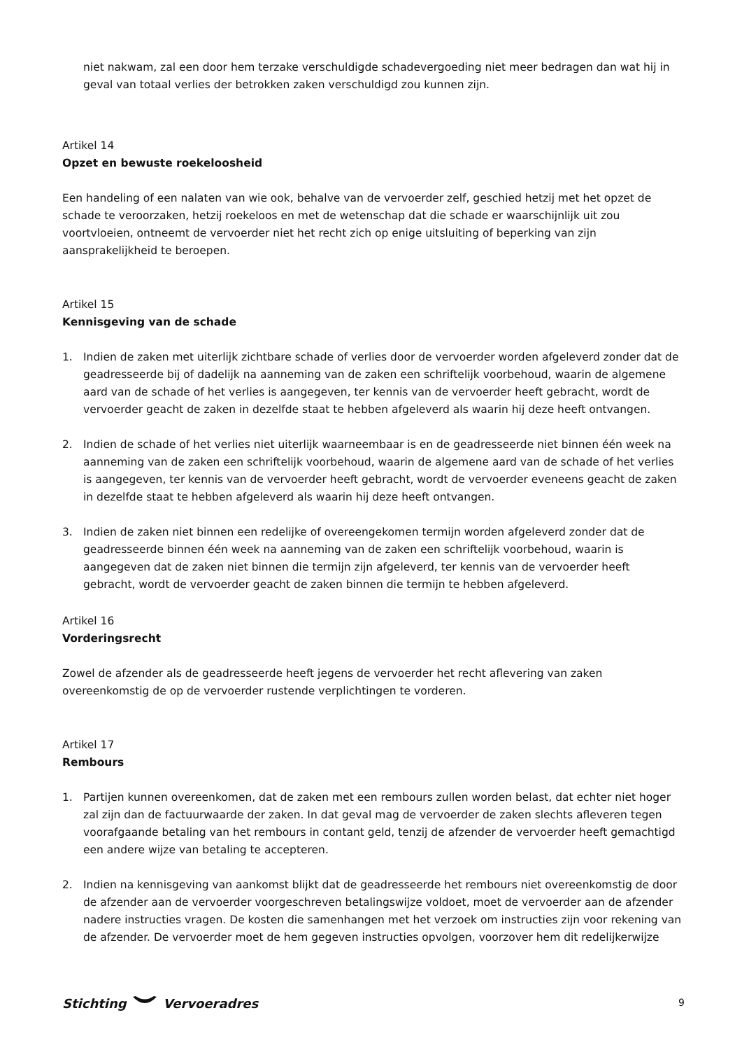niet nakwam, zal een door hem terzake verschuldigde schadevergoeding niet meer bedragen dan wat hij in geval van totaal verlies der betrokken zaken verschuldigd zou kunnen zijn.
Artikel 14
Opzet en bewuste roekeloosheid
Een handeling of een nalaten van wie ook, behalve van de vervoerder zelf, geschied hetzij met het opzet de schade te veroorzaken, hetzij roekeloos en met de wetenschap dat die schade er waarschijnlijk uit zou voortvloeien, ontneemt de vervoerder niet het recht zich op enige uitsluiting of beperking van zijn aansprakelijkheid te beroepen.
Artikel 15
Kennisgeving van de schade
1. Indien de zaken met uiterlijk zichtbare schade of verlies door de vervoerder worden afgeleverd zonder dat de geadresseerde bij of dadelijk na aanneming van de zaken een schriftelijk voorbehoud, waarin de algemene aard van de schade of het verlies is aangegeven, ter kennis van de vervoerder heeft gebracht, wordt de vervoerder geacht de zaken in dezelfde staat te hebben afgeleverd als waarin hij deze heeft ontvangen.
2. Indien de schade of het verlies niet uiterlijk waarneembaar is en de geadresseerde niet binnen één week na aanneming van de zaken een schriftelijk voorbehoud, waarin de algemene aard van de schade of het verlies is aangegeven, ter kennis van de vervoerder heeft gebracht, wordt de vervoerder eveneens geacht de zaken in dezelfde staat te hebben afgeleverd als waarin hij deze heeft ontvangen.
3. Indien de zaken niet binnen een redelijke of overeengekomen termijn worden afgeleverd zonder dat de geadresseerde binnen één week na aanneming van de zaken een schriftelijk voorbehoud, waarin is aangegeven dat de zaken niet binnen die termijn zijn afgeleverd, ter kennis van de vervoerder heeft gebracht, wordt de vervoerder geacht de zaken binnen die termijn te hebben afgeleverd.
Artikel 16
Vorderingsrecht
Zowel de afzender als de geadresseerde heeft jegens de vervoerder het recht aflevering van zaken overeenkomstig de op de vervoerder rustende verplichtingen te vorderen.
Artikel 17
Rembours
1. Partijen kunnen overeenkomen, dat de zaken met een rembours zullen worden belast, dat echter niet hoger zal zijn dan de factuurwaarde der zaken. In dat geval mag de vervoerder de zaken slechts afleveren tegen voorafgaande betaling van het rembours in contant geld, tenzij de afzender de vervoerder heeft gemachtigd een andere wijze van betaling te accepteren.
2. Indien na kennisgeving van aankomst blijkt dat de geadresseerde het rembours niet overeenkomstig de door de afzender aan de vervoerder voorgeschreven betalingswijze voldoet, moet de vervoerder aan de afzender nadere instructies vragen. De kosten die samenhangen met het verzoek om instructies zijn voor rekening van de afzender. De vervoerder moet de hem gegeven instructies opvolgen, voorzover hem dit redelijkerwijze
Stichting Vervoeradres 9